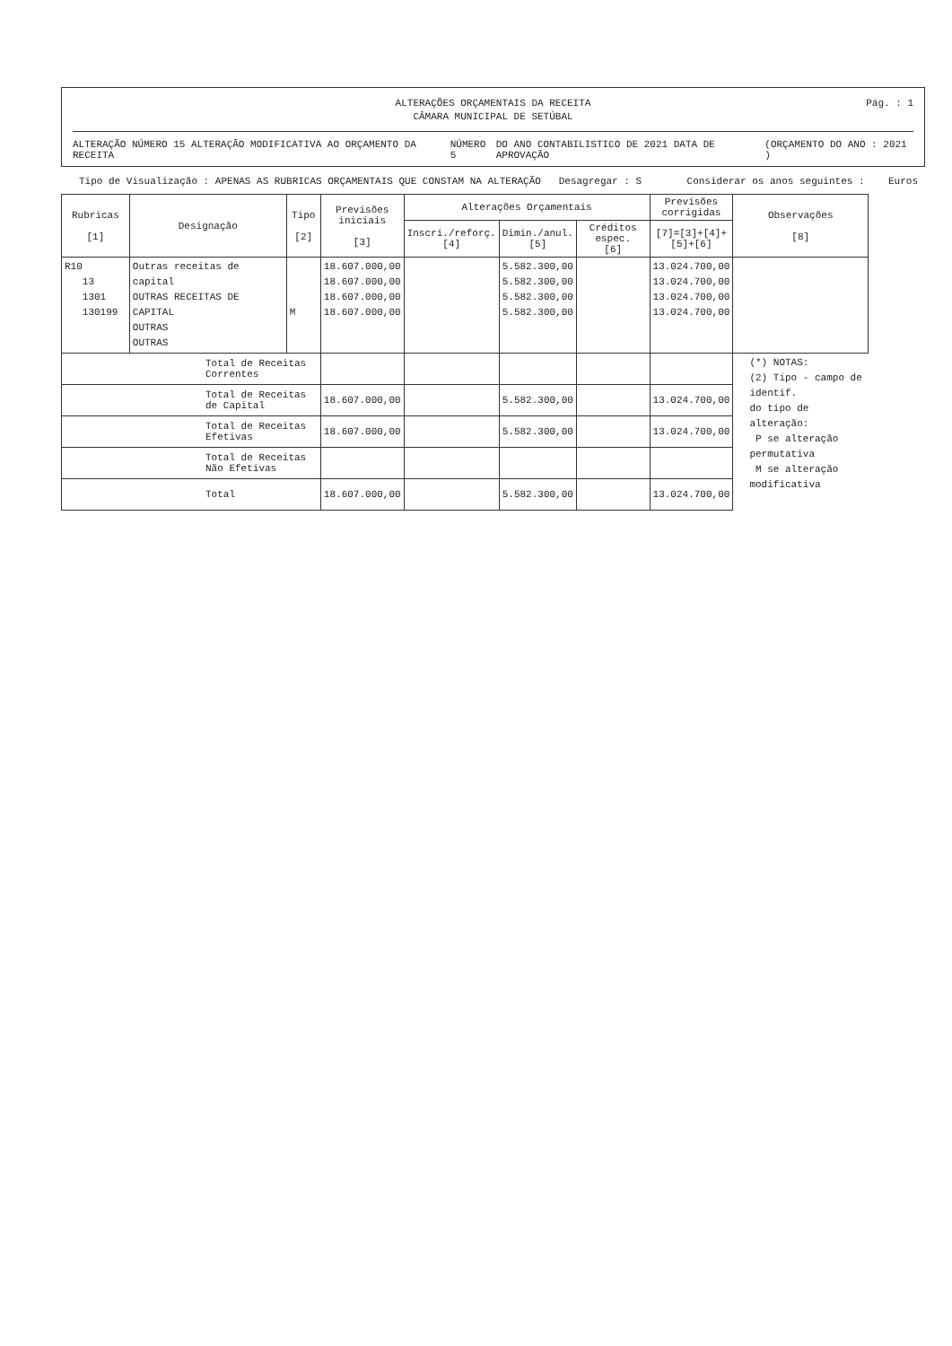ALTERAÇÕES ORÇAMENTAIS DA RECEITA
CÂMARA MUNICIPAL DE SETÚBAL
Pág. : 1
ALTERAÇÃO NÚMERO 15 ALTERAÇÃO MODIFICATIVA AO ORÇAMENTO DA RECEITA NÚMERO 5 DO ANO CONTABILISTICO DE 2021 DATA DE APROVAÇÃO (ORÇAMENTO DO ANO : 2021 )
Tipo de Visualização : APENAS AS RUBRICAS ORÇAMENTAIS QUE CONSTAM NA ALTERAÇÃO Desagregar : S Considerar os anos seguintes : Euros
| Rubricas [1] | Designação | Tipo [2] | Previsões iniciais [3] | Alterações Orçamentais | | | Previsões corrigidas | Observações [8] |
| --- | --- | --- | --- | --- | --- | --- | --- | --- |
| | | | | Inscri./reforç. [4] | Dimin./anul. [5] | Créditos espec. [6] | [7]=[3]+[4]+ [5]+[6] | |
| R10 13 1301 130199 | Outras receitas de capital OUTRAS RECEITAS DE CAPITAL OUTRAS OUTRAS | M | 18.607.000,00 18.607.000,00 18.607.000,00 18.607.000,00 | | 5.582.300,00 5.582.300,00 5.582.300,00 5.582.300,00 | | 13.024.700,00 13.024.700,00 13.024.700,00 13.024.700,00 | |
| Total de Receitas Correntes | | | | | | | | (*) NOTAS: (2) Tipo - campo de identif. do tipo de alteração: P se alteração permutativa M se alteração modificativa |
| Total de Receitas de Capital | | | 18.607.000,00 | | 5.582.300,00 | | 13.024.700,00 | |
| Total de Receitas Efetivas | | | 18.607.000,00 | | 5.582.300,00 | | 13.024.700,00 | |
| Total de Receitas Não Efetivas | | | | | | | | |
| Total | | | 18.607.000,00 | | 5.582.300,00 | | 13.024.700,00 | |